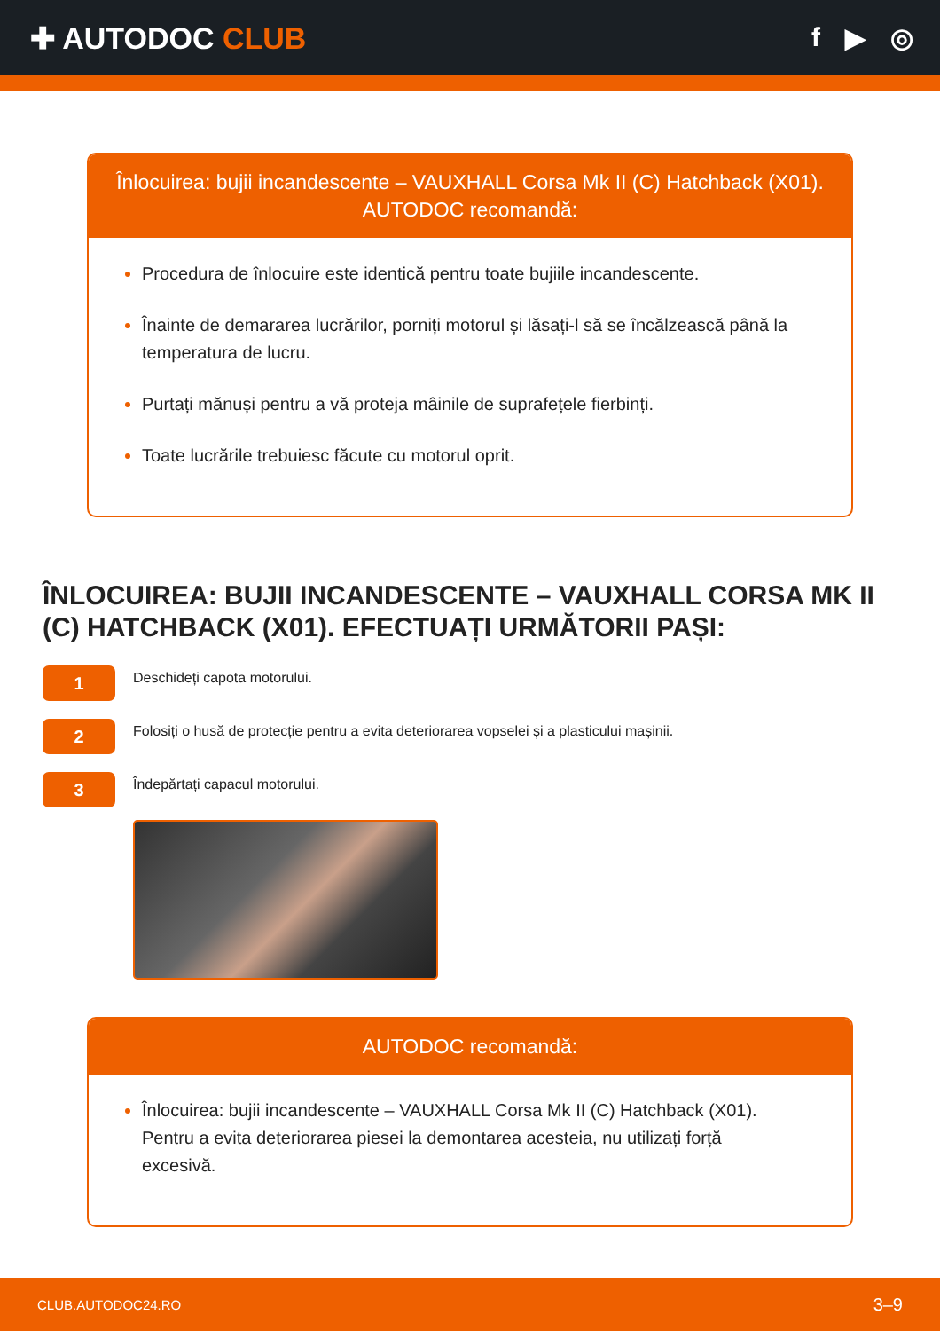✚ AUTODOC CLUB f ▶ ◎
Înlocuirea: bujii incandescente – VAUXHALL Corsa Mk II (C) Hatchback (X01).
AUTODOC recomandă:
Procedura de înlocuire este identică pentru toate bujiile incandescente.
Înainte de demararea lucrărilor, porniți motorul și lăsați-l să se încălzească până la temperatura de lucru.
Purtați mănuși pentru a vă proteja mâinile de suprafețele fierbinți.
Toate lucrările trebuiesc făcute cu motorul oprit.
ÎNLOCUIREA: BUJII INCANDESCENTE – VAUXHALL CORSA MK II (C) HATCHBACK (X01). EFECTUAȚI URMĂTORII PAȘI:
1
Deschideți capota motorului.
2
Folosiți o husă de protecție pentru a evita deteriorarea vopselei și a plasticului mașinii.
3
Îndepărtați capacul motorului.
AUTODOC recomandă:
Înlocuirea: bujii incandescente – VAUXHALL Corsa Mk II (C) Hatchback (X01). Pentru a evita deteriorarea piesei la demontarea acesteia, nu utilizați forță excesivă.
CLUB.AUTODOC24.RO 3–9